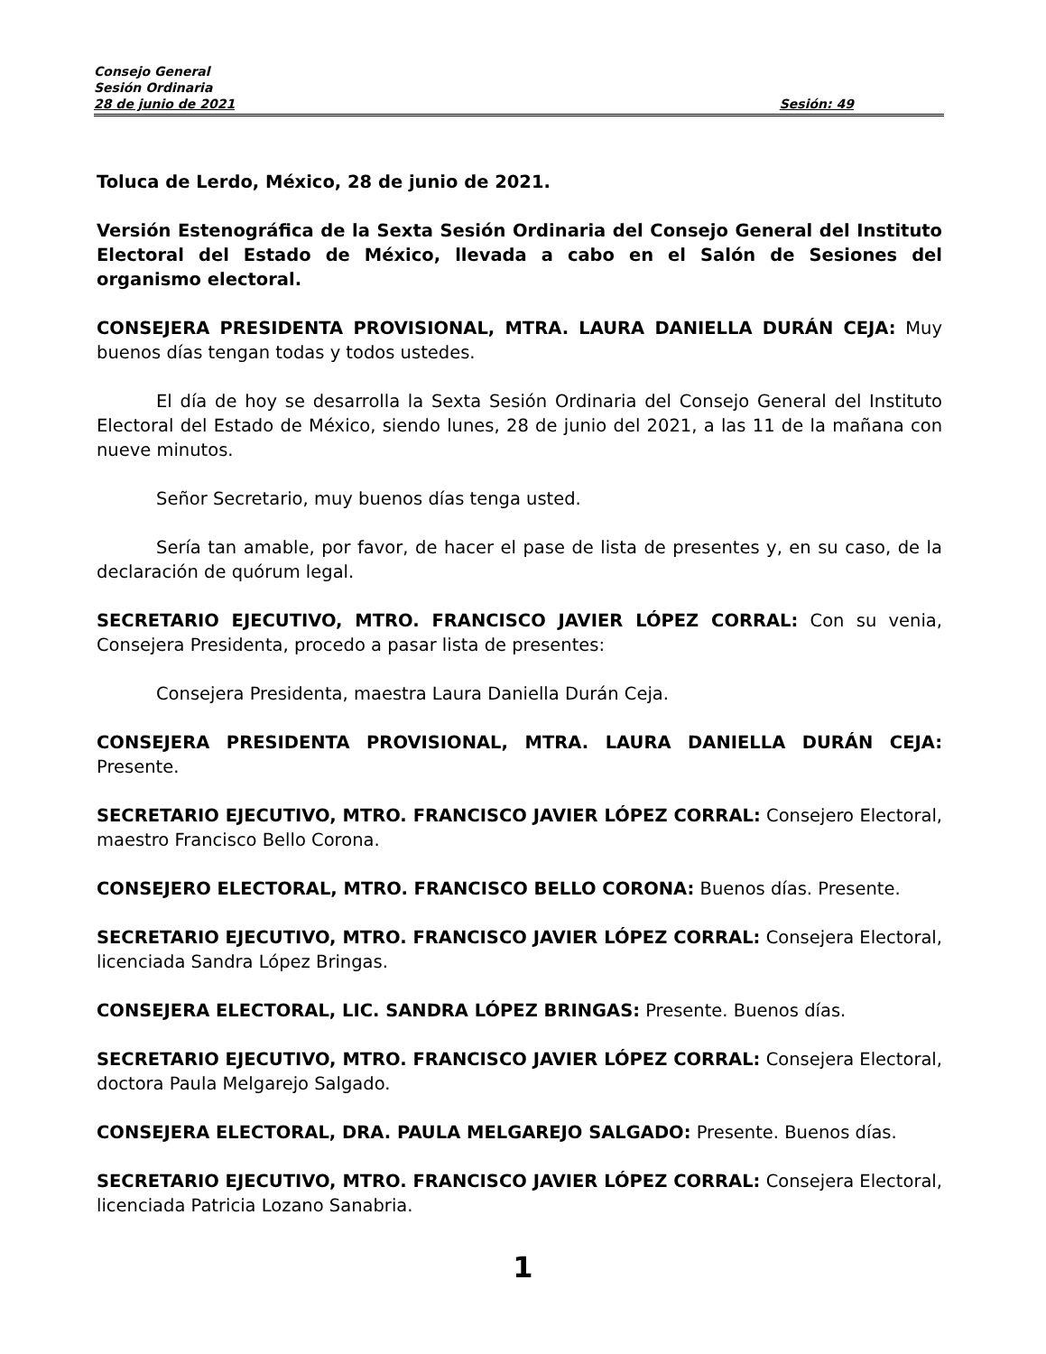Consejo General
Sesión Ordinaria
28 de junio de 2021 Sesión: 49
Toluca de Lerdo, México, 28 de junio de 2021.
Versión Estenográfica de la Sexta Sesión Ordinaria del Consejo General del Instituto Electoral del Estado de México, llevada a cabo en el Salón de Sesiones del organismo electoral.
CONSEJERA PRESIDENTA PROVISIONAL, MTRA. LAURA DANIELLA DURÁN CEJA: Muy buenos días tengan todas y todos ustedes.
El día de hoy se desarrolla la Sexta Sesión Ordinaria del Consejo General del Instituto Electoral del Estado de México, siendo lunes, 28 de junio del 2021, a las 11 de la mañana con nueve minutos.
Señor Secretario, muy buenos días tenga usted.
Sería tan amable, por favor, de hacer el pase de lista de presentes y, en su caso, de la declaración de quórum legal.
SECRETARIO EJECUTIVO, MTRO. FRANCISCO JAVIER LÓPEZ CORRAL: Con su venia, Consejera Presidenta, procedo a pasar lista de presentes:
Consejera Presidenta, maestra Laura Daniella Durán Ceja.
CONSEJERA PRESIDENTA PROVISIONAL, MTRA. LAURA DANIELLA DURÁN CEJA: Presente.
SECRETARIO EJECUTIVO, MTRO. FRANCISCO JAVIER LÓPEZ CORRAL: Consejero Electoral, maestro Francisco Bello Corona.
CONSEJERO ELECTORAL, MTRO. FRANCISCO BELLO CORONA: Buenos días. Presente.
SECRETARIO EJECUTIVO, MTRO. FRANCISCO JAVIER LÓPEZ CORRAL: Consejera Electoral, licenciada Sandra López Bringas.
CONSEJERA ELECTORAL, LIC. SANDRA LÓPEZ BRINGAS: Presente. Buenos días.
SECRETARIO EJECUTIVO, MTRO. FRANCISCO JAVIER LÓPEZ CORRAL: Consejera Electoral, doctora Paula Melgarejo Salgado.
CONSEJERA ELECTORAL, DRA. PAULA MELGAREJO SALGADO: Presente. Buenos días.
SECRETARIO EJECUTIVO, MTRO. FRANCISCO JAVIER LÓPEZ CORRAL: Consejera Electoral, licenciada Patricia Lozano Sanabria.
1